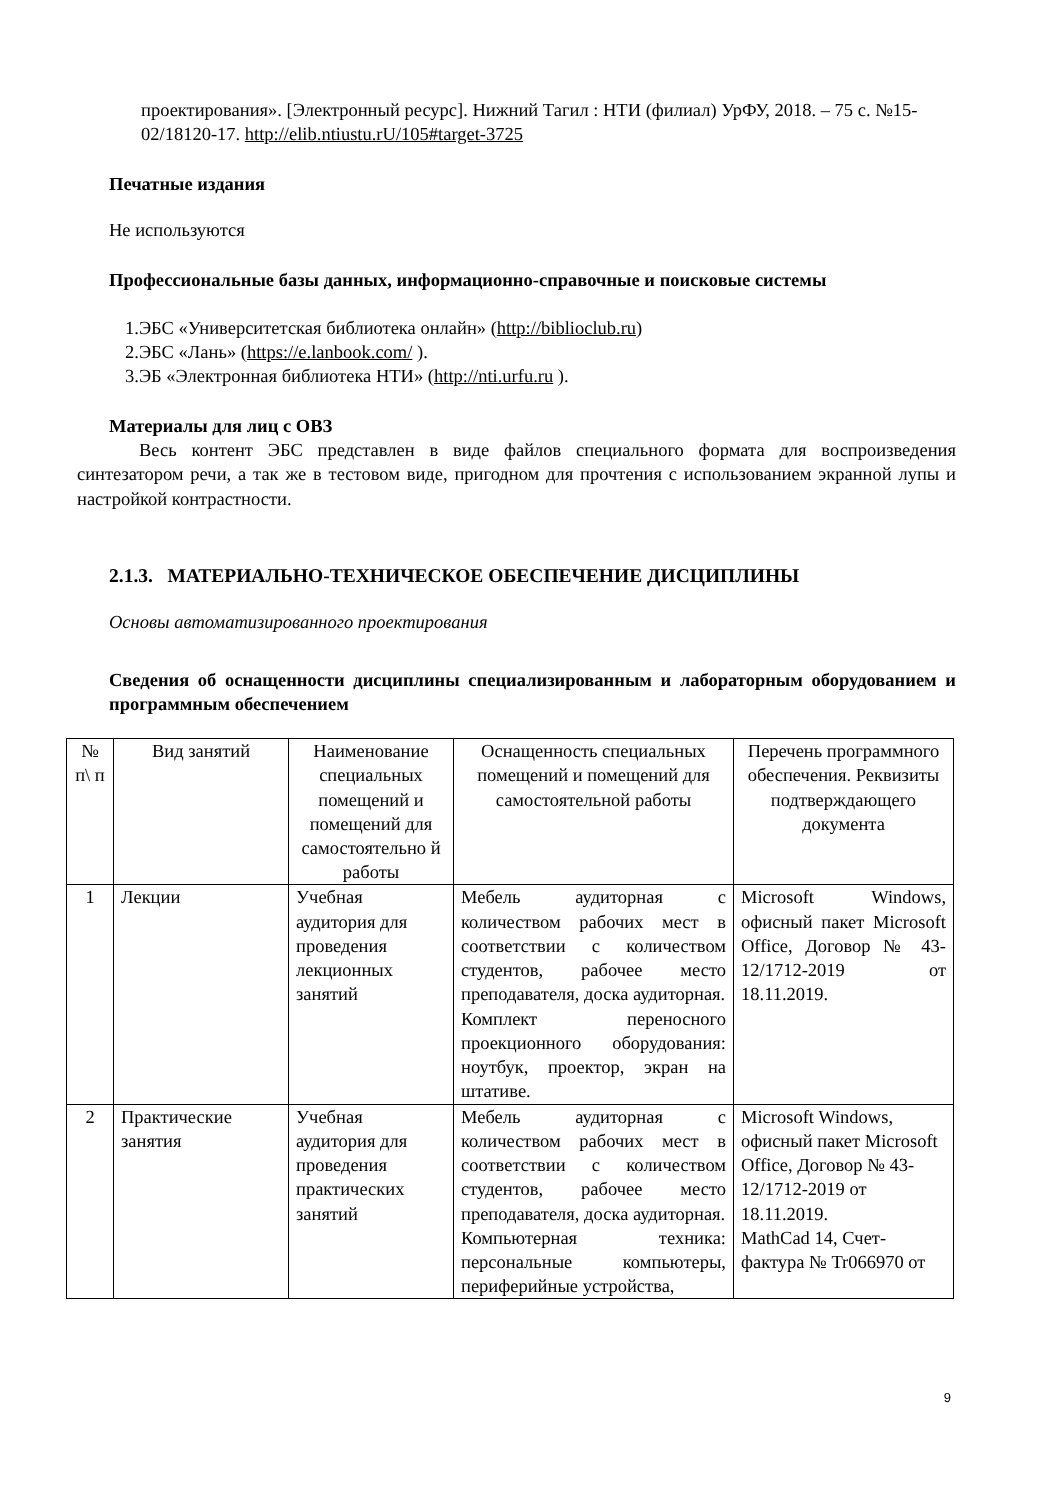проектирования». [Электронный ресурс]. Нижний Тагил : НТИ (филиал) УрФУ, 2018. – 75 с. №15-02/18120-17. http://elib.ntiustu.rU/105#target-3725
Печатные издания
Не используются
Профессиональные базы данных, информационно-справочные и поисковые системы
1.ЭБС «Университетская библиотека онлайн» (http://biblioclub.ru)
2.ЭБС «Лань» (https://e.lanbook.com/ ).
3.ЭБ «Электронная библиотека НТИ» (http://nti.urfu.ru ).
Материалы для лиц с ОВЗ
Весь контент ЭБС представлен в виде файлов специального формата для воспроизведения синтезатором речи, а так же в тестовом виде, пригодном для прочтения с использованием экранной лупы и настройкой контрастности.
2.1.3. МАТЕРИАЛЬНО-ТЕХНИЧЕСКОЕ ОБЕСПЕЧЕНИЕ ДИСЦИПЛИНЫ
Основы автоматизированного проектирования
Сведения об оснащенности дисциплины специализированным и лабораторным оборудованием и программным обеспечением
| № п\ п | Вид занятий | Наименование специальных помещений и помещений для самостоятельно й работы | Оснащенность специальных помещений и помещений для самостоятельной работы | Перечень программного обеспечения. Реквизиты подтверждающего документа |
| 1 | Лекции | Учебная аудитория для проведения лекционных занятий | Мебель аудиторная с количеством рабочих мест в соответствии с количеством студентов, рабочее место преподавателя, доска аудиторная. Комплект переносного проекционного оборудования: ноутбук, проектор, экран на штативе. | Microsoft Windows, офисный пакет Microsoft Office, Договор № 43-12/1712-2019 от 18.11.2019. |
| 2 | Практические занятия | Учебная аудитория для проведения практических занятий | Мебель аудиторная с количеством рабочих мест в соответствии с количеством студентов, рабочее место преподавателя, доска аудиторная. Компьютерная техника: персональные компьютеры, периферийные устройства, | Microsoft Windows, офисный пакет Microsoft Office, Договор № 43-12/1712-2019 от 18.11.2019. MathCad 14, Счет-фактура № Tr066970 от |
9